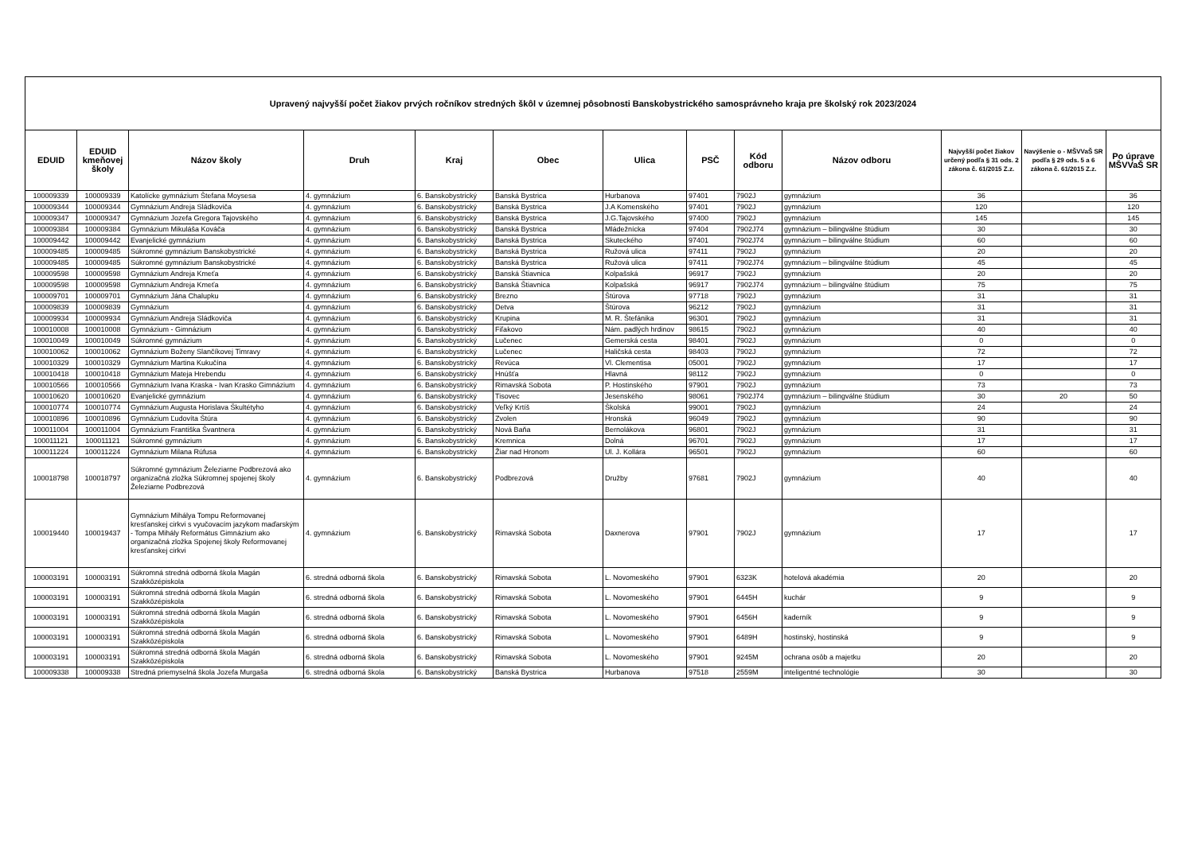| Upravený najvyšší počet žiakov prvých ročníkov stredných škôl v územnej pôsobnosti Banskobystrického samosprávneho kraja pre školský rok 2023/2024 | | | | | | | | | | | | |
| EDUID | EDUID kmeňovej školy | Názov školy | Druh | Kraj | Obec | Ulica | PSČ | Kód odboru | Názov odboru | Najvyšší počet žiakov určený podľa § 31 ods. 2 zákona č. 61/2015 Z.z. | Navýšenie o - MŠVVaŠ SR podľa § 29 ods. 5 a 6 zákona č. 61/2015 Z.z. | Po úprave MŠVVaŠ SR |
| 100009339 | 100009339 | Katolícke gymnázium Štefana Moysesa | 4. gymnázium | 6. Banskobystrický | Banská Bystrica | Hurbanova | 97401 | 7902J | gymnázium | 36 | | 36 |
| 100009344 | 100009344 | Gymnázium Andreja Sládkoviča | 4. gymnázium | 6. Banskobystrický | Banská Bystrica | J.A Komenského | 97401 | 7902J | gymnázium | 120 | | 120 |
| 100009347 | 100009347 | Gymnázium Jozefa Gregora Tajovského | 4. gymnázium | 6. Banskobystrický | Banská Bystrica | J.G.Tajovského | 97400 | 7902J | gymnázium | 145 | | 145 |
| 100009384 | 100009384 | Gymnázium Mikuláša Kováča | 4. gymnázium | 6. Banskobystrický | Banská Bystrica | Mládežnícka | 97404 | 7902J74 | gymnázium – bilingválne štúdium | 30 | | 30 |
| 100009442 | 100009442 | Evanjelické gymnázium | 4. gymnázium | 6. Banskobystrický | Banská Bystrica | Skuteckého | 97401 | 7902J74 | gymnázium – bilingválne štúdium | 60 | | 60 |
| 100009485 | 100009485 | Súkromné gymnázium Banskobystrické | 4. gymnázium | 6. Banskobystrický | Banská Bystrica | Ružová ulica | 97411 | 7902J | gymnázium | 20 | | 20 |
| 100009485 | 100009485 | Súkromné gymnázium Banskobystrické | 4. gymnázium | 6. Banskobystrický | Banská Bystrica | Ružová ulica | 97411 | 7902J74 | gymnázium – bilingválne štúdium | 45 | | 45 |
| 100009598 | 100009598 | Gymnázium Andreja Kmeťa | 4. gymnázium | 6. Banskobystrický | Banská Štiavnica | Kolpašská | 96917 | 7902J | gymnázium | 20 | | 20 |
| 100009598 | 100009598 | Gymnázium Andreja Kmeťa | 4. gymnázium | 6. Banskobystrický | Banská Štiavnica | Kolpašská | 96917 | 7902J74 | gymnázium – bilingválne štúdium | 75 | | 75 |
| 100009701 | 100009701 | Gymnázium Jána Chalupku | 4. gymnázium | 6. Banskobystrický | Brezno | Štúrova | 97718 | 7902J | gymnázium | 31 | | 31 |
| 100009839 | 100009839 | Gymnázium | 4. gymnázium | 6. Banskobystrický | Detva | Štúrova | 96212 | 7902J | gymnázium | 31 | | 31 |
| 100009934 | 100009934 | Gymnázium Andreja Sládkoviča | 4. gymnázium | 6. Banskobystrický | Krupina | M. R. Štefánika | 96301 | 7902J | gymnázium | 31 | | 31 |
| 100010008 | 100010008 | Gymnázium - Gimnázium | 4. gymnázium | 6. Banskobystrický | Fiľakovo | Nám. padlých hrdinov | 98615 | 7902J | gymnázium | 40 | | 40 |
| 100010049 | 100010049 | Súkromné gymnázium | 4. gymnázium | 6. Banskobystrický | Lučenec | Gemerská cesta | 98401 | 7902J | gymnázium | 0 | | 0 |
| 100010062 | 100010062 | Gymnázium Boženy Slančíkovej Timravy | 4. gymnázium | 6. Banskobystrický | Lučenec | Haličská cesta | 98403 | 7902J | gymnázium | 72 | | 72 |
| 100010329 | 100010329 | Gymnázium Martina Kukučína | 4. gymnázium | 6. Banskobystrický | Revúca | Vl. Clementisa | 05001 | 7902J | gymnázium | 17 | | 17 |
| 100010418 | 100010418 | Gymnázium Mateja Hrebendu | 4. gymnázium | 6. Banskobystrický | Hnúšťa | Hlavná | 98112 | 7902J | gymnázium | 0 | | 0 |
| 100010566 | 100010566 | Gymnázium Ivana Kraska - Ivan Krasko Gimnázium | 4. gymnázium | 6. Banskobystrický | Rimavská Sobota | P. Hostinského | 97901 | 7902J | gymnázium | 73 | | 73 |
| 100010620 | 100010620 | Evanjelické gymnázium | 4. gymnázium | 6. Banskobystrický | Tisovec | Jesenského | 98061 | 7902J74 | gymnázium – bilingválne štúdium | 30 | 20 | 50 |
| 100010774 | 100010774 | Gymnázium Augusta Horislava Škultétyho | 4. gymnázium | 6. Banskobystrický | Veľký Krtíš | Školská | 99001 | 7902J | gymnázium | 24 | | 24 |
| 100010896 | 100010896 | Gymnázium Ľudovíta Štúra | 4. gymnázium | 6. Banskobystrický | Zvolen | Hronská | 96049 | 7902J | gymnázium | 90 | | 90 |
| 100011004 | 100011004 | Gymnázium Františka Švantnera | 4. gymnázium | 6. Banskobystrický | Nová Baňa | Bernolákova | 96801 | 7902J | gymnázium | 31 | | 31 |
| 100011121 | 100011121 | Súkromné gymnázium | 4. gymnázium | 6. Banskobystrický | Kremnica | Dolná | 96701 | 7902J | gymnázium | 17 | | 17 |
| 100011224 | 100011224 | Gymnázium Milana Rúfusa | 4. gymnázium | 6. Banskobystrický | Žiar nad Hronom | Ul. J. Kollára | 96501 | 7902J | gymnázium | 60 | | 60 |
| 100018798 | 100018797 | Súkromné gymnázium Železiarne Podbrezová ako organizačná zložka Súkromnej spojenej školy Železiarne Podbrezová | 4. gymnázium | 6. Banskobystrický | Podbrezová | Družby | 97681 | 7902J | gymnázium | 40 | | 40 |
| 100019440 | 100019437 | Gymnázium Mihálya Tompu Reformovanej kresťanskej cirkvi s vyučovacím jazykom maďarským - Tompa Mihály Református Gimnázium ako organizačná zložka Spojenej školy Reformovanej kresťanskej cirkvi | 4. gymnázium | 6. Banskobystrický | Rimavská Sobota | Daxnerova | 97901 | 7902J | gymnázium | 17 | | 17 |
| 100003191 | 100003191 | Súkromná stredná odborná škola Magán Szakközépiskola | 6. stredná odborná škola | 6. Banskobystrický | Rimavská Sobota | L. Novomeského | 97901 | 6323K | hotelová akadémia | 20 | | 20 |
| 100003191 | 100003191 | Súkromná stredná odborná škola Magán Szakközépiskola | 6. stredná odborná škola | 6. Banskobystrický | Rimavská Sobota | L. Novomeského | 97901 | 6445H | kuchár | 9 | | 9 |
| 100003191 | 100003191 | Súkromná stredná odborná škola Magán Szakközépiskola | 6. stredná odborná škola | 6. Banskobystrický | Rimavská Sobota | L. Novomeského | 97901 | 6456H | kaderník | 9 | | 9 |
| 100003191 | 100003191 | Súkromná stredná odborná škola Magán Szakközépiskola | 6. stredná odborná škola | 6. Banskobystrický | Rimavská Sobota | L. Novomeského | 97901 | 6489H | hostinský, hostinská | 9 | | 9 |
| 100003191 | 100003191 | Súkromná stredná odborná škola Magán Szakközépiskola | 6. stredná odborná škola | 6. Banskobystrický | Rimavská Sobota | L. Novomeského | 97901 | 9245M | ochrana osôb a majetku | 20 | | 20 |
| 100009338 | 100009338 | Stredná priemyselná škola Jozefa Murgaša | 6. stredná odborná škola | 6. Banskobystrický | Banská Bystrica | Hurbanova | 97518 | 2559M | inteligentné technológie | 30 | | 30 |